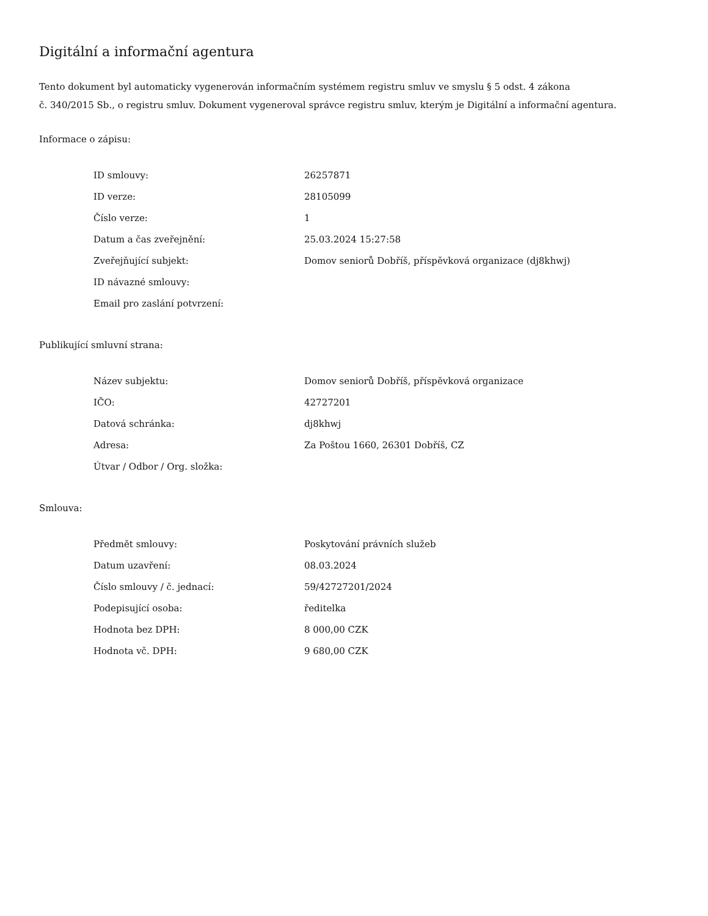Digitální a informační agentura
Tento dokument byl automaticky vygenerován informačním systémem registru smluv ve smyslu § 5 odst. 4 zákona
č. 340/2015 Sb., o registru smluv. Dokument vygeneroval správce registru smluv, kterým je Digitální a informační agentura.
Informace o zápisu:
| ID smlouvy: | 26257871 |
| ID verze: | 28105099 |
| Číslo verze: | 1 |
| Datum a čas zveřejnění: | 25.03.2024 15:27:58 |
| Zveřejňující subjekt: | Domov seniorů Dobříš, příspěvková organizace (dj8khwj) |
| ID návazné smlouvy: | |
| Email pro zaslání potvrzení: | |
Publikující smluvní strana:
| Název subjektu: | Domov seniorů Dobříš, příspěvková organizace |
| IČO: | 42727201 |
| Datová schránka: | dj8khwj |
| Adresa: | Za Poštou 1660, 26301 Dobříš, CZ |
| Útvar / Odbor / Org. složka: | |
Smlouva:
| Předmět smlouvy: | Poskytování právních služeb |
| Datum uzavření: | 08.03.2024 |
| Číslo smlouvy / č. jednací: | 59/42727201/2024 |
| Podepisující osoba: | ředitelka |
| Hodnota bez DPH: | 8 000,00 CZK |
| Hodnota vč. DPH: | 9 680,00 CZK |